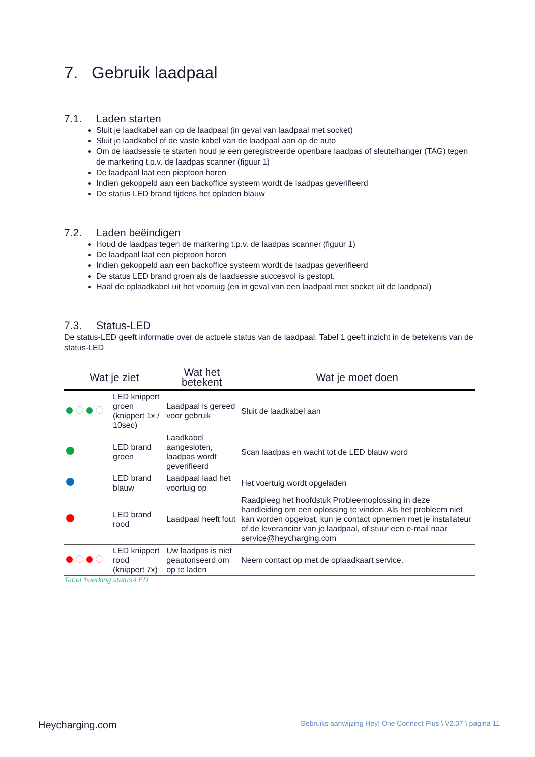7. Gebruik laadpaal
7.1. Laden starten
Sluit je laadkabel aan op de laadpaal (in geval van laadpaal met socket)
Sluit je laadkabel of de vaste kabel van de laadpaal aan op de auto
Om de laadsessie te starten houd je een geregistreerde openbare laadpas of sleutelhanger (TAG) tegen de markering t.p.v. de laadpas scanner (figuur 1)
De laadpaal laat een pieptoon horen
Indien gekoppeld aan een backoffice systeem wordt de laadpas geverifieerd
De status LED brand tijdens het opladen blauw
7.2. Laden beëindigen
Houd de laadpas tegen de markering t.p.v. de laadpas scanner (figuur 1)
De laadpaal laat een pieptoon horen
Indien gekoppeld aan een backoffice systeem wordt de laadpas geverifieerd
De status LED brand groen als de laadsessie succesvol is gestopt.
Haal de oplaadkabel uit het voortuig (en in geval van een laadpaal met socket uit de laadpaal)
7.3. Status-LED
De status-LED geeft informatie over de actuele status van de laadpaal. Tabel 1 geeft inzicht in de betekenis van de status-LED
| Wat je ziet | | Wat het betekent | Wat je moet doen |
| --- | --- | --- | --- |
| | LED knippert groen (knippert 1x / 10sec) | Laadpaal is gereed voor gebruik | Sluit de laadkabel aan |
| | LED brand groen | Laadkabel aangesloten, laadpas wordt geverifieerd | Scan laadpas en wacht tot de LED blauw word |
| | LED brand blauw | Laadpaal laad het voortuig op | Het voertuig wordt opgeladen |
| | LED brand rood | Laadpaal heeft fout | Raadpleeg het hoofdstuk Probleemoplossing in deze handleiding om een oplossing te vinden. Als het probleem niet kan worden opgelost, kun je contact opnemen met je installateur of de leverancier van je laadpaal, of stuur een e-mail naar service@heycharging.com |
| | LED knippert rood (knippert 7x) | Uw laadpas is niet geautoriseerd om op te laden | Neem contact op met de oplaadkaart service. |
Tabel 1werking status-LED
Heycharging.com Gebruiks aanwijzing Hey! One Connect Plus \ V2.07 \ pagina 11